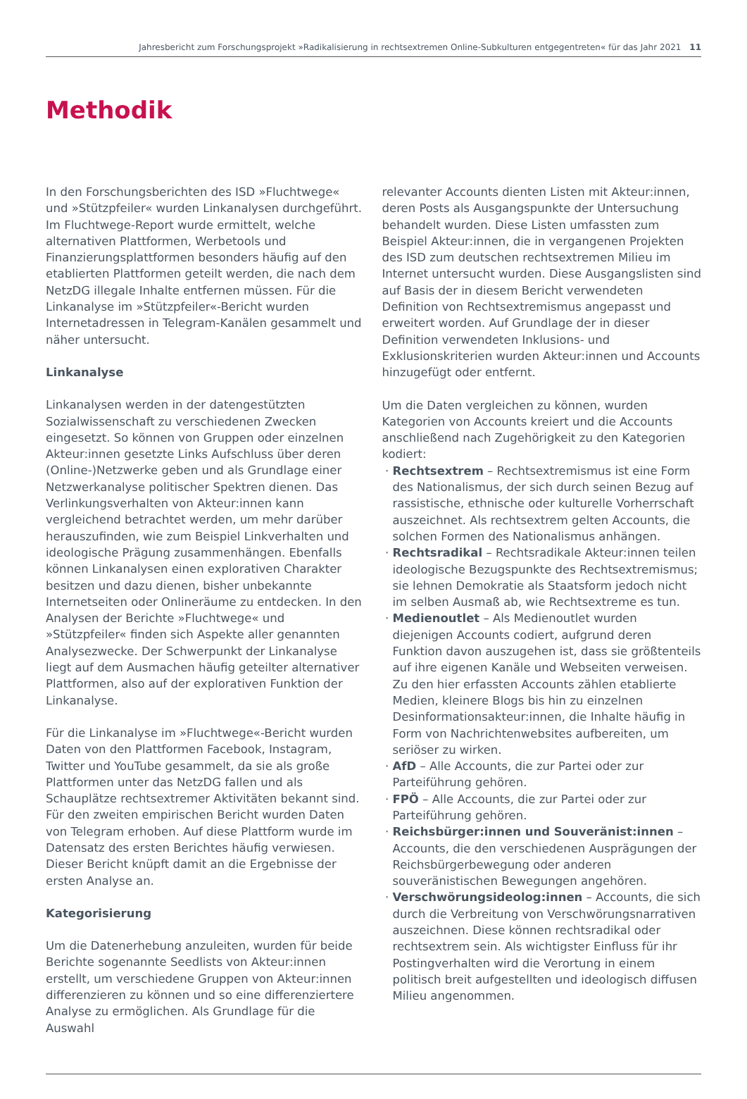Jahresbericht zum Forschungsprojekt »Radikalisierung in rechtsextremen Online-Subkulturen entgegentreten« für das Jahr 2021 11
Methodik
In den Forschungsberichten des ISD »Fluchtwege« und »Stützpfeiler« wurden Linkanalysen durchgeführt. Im Fluchtwege-Report wurde ermittelt, welche alternativen Plattformen, Werbetools und Finanzierungsplattformen besonders häufig auf den etablierten Plattformen geteilt werden, die nach dem NetzDG illegale Inhalte entfernen müssen. Für die Linkanalyse im »Stützpfeiler«-Bericht wurden Internetadressen in Telegram-Kanälen gesammelt und näher untersucht.
Linkanalyse
Linkanalysen werden in der datengestützten Sozialwissenschaft zu verschiedenen Zwecken eingesetzt. So können von Gruppen oder einzelnen Akteur:innen gesetzte Links Aufschluss über deren (Online-)Netzwerke geben und als Grundlage einer Netzwerkanalyse politischer Spektren dienen. Das Verlinkungsverhalten von Akteur:innen kann vergleichend betrachtet werden, um mehr darüber herauszufinden, wie zum Beispiel Linkverhalten und ideologische Prägung zusammenhängen. Ebenfalls können Linkanalysen einen explorativen Charakter besitzen und dazu dienen, bisher unbekannte Internetseiten oder Onlineräume zu entdecken. In den Analysen der Berichte »Fluchtwege« und »Stützpfeiler« finden sich Aspekte aller genannten Analysezwecke. Der Schwerpunkt der Linkanalyse liegt auf dem Ausmachen häufig geteilter alternativer Plattformen, also auf der explorativen Funktion der Linkanalyse.
Für die Linkanalyse im »Fluchtwege«-Bericht wurden Daten von den Plattformen Facebook, Instagram, Twitter und YouTube gesammelt, da sie als große Plattformen unter das NetzDG fallen und als Schauplätze rechtsextremer Aktivitäten bekannt sind. Für den zweiten empirischen Bericht wurden Daten von Telegram erhoben. Auf diese Plattform wurde im Datensatz des ersten Berichtes häufig verwiesen. Dieser Bericht knüpft damit an die Ergebnisse der ersten Analyse an.
Kategorisierung
Um die Datenerhebung anzuleiten, wurden für beide Berichte sogenannte Seedlists von Akteur:innen erstellt, um verschiedene Gruppen von Akteur:innen differenzieren zu können und so eine differenziertere Analyse zu ermöglichen. Als Grundlage für die Auswahl
relevanter Accounts dienten Listen mit Akteur:innen, deren Posts als Ausgangspunkte der Untersuchung behandelt wurden. Diese Listen umfassten zum Beispiel Akteur:innen, die in vergangenen Projekten des ISD zum deutschen rechtsextremen Milieu im Internet untersucht wurden. Diese Ausgangslisten sind auf Basis der in diesem Bericht verwendeten Definition von Rechtsextremismus angepasst und erweitert worden. Auf Grundlage der in dieser Definition verwendeten Inklusions- und Exklusionskriterien wurden Akteur:innen und Accounts hinzugefügt oder entfernt.
Um die Daten vergleichen zu können, wurden Kategorien von Accounts kreiert und die Accounts anschließend nach Zugehörigkeit zu den Kategorien kodiert:
Rechtsextrem – Rechtsextremismus ist eine Form des Nationalismus, der sich durch seinen Bezug auf rassistische, ethnische oder kulturelle Vorherrschaft auszeichnet. Als rechtsextrem gelten Accounts, die solchen Formen des Nationalismus anhängen.
Rechtsradikal – Rechtsradikale Akteur:innen teilen ideologische Bezugspunkte des Rechtsextremismus; sie lehnen Demokratie als Staatsform jedoch nicht im selben Ausmaß ab, wie Rechtsextreme es tun.
Medienoutlet – Als Medienoutlet wurden diejenigen Accounts codiert, aufgrund deren Funktion davon auszugehen ist, dass sie größtenteils auf ihre eigenen Kanäle und Webseiten verweisen. Zu den hier erfassten Accounts zählen etablierte Medien, kleinere Blogs bis hin zu einzelnen Desinformationsakteur:innen, die Inhalte häufig in Form von Nachrichtenwebsites aufbereiten, um seriöser zu wirken.
AfD – Alle Accounts, die zur Partei oder zur Parteiführung gehören.
FPÖ – Alle Accounts, die zur Partei oder zur Parteiführung gehören.
Reichsbürger:innen und Souveränist:innen – Accounts, die den verschiedenen Ausprägungen der Reichsbürgerbewegung oder anderen souveränistischen Bewegungen angehören.
Verschwörungsideolog:innen – Accounts, die sich durch die Verbreitung von Verschwörungsnarrativen auszeichnen. Diese können rechtsradikal oder rechtsextrem sein. Als wichtigster Einfluss für ihr Postingverhalten wird die Verortung in einem politisch breit aufgestellten und ideologisch diffusen Milieu angenommen.